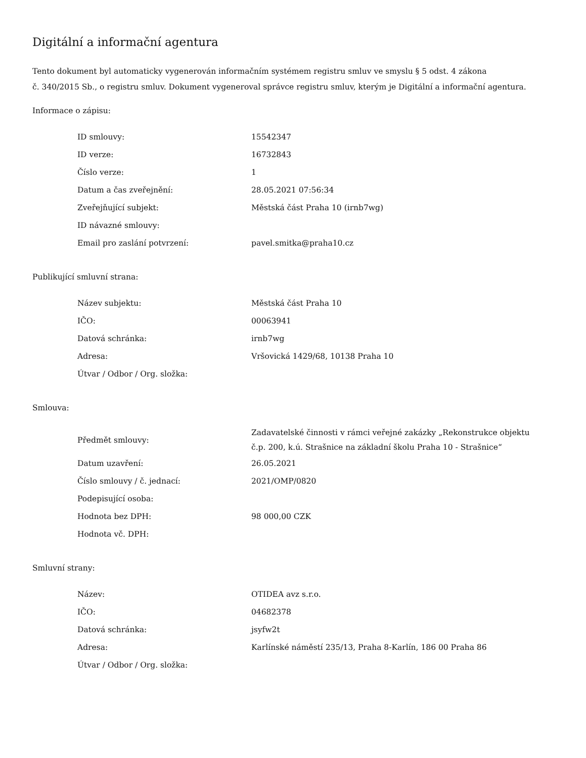Digitální a informační agentura
Tento dokument byl automaticky vygenerován informačním systémem registru smluv ve smyslu § 5 odst. 4 zákona
č. 340/2015 Sb., o registru smluv. Dokument vygeneroval správce registru smluv, kterým je Digitální a informační agentura.
Informace o zápisu:
| ID smlouvy: | 15542347 |
| ID verze: | 16732843 |
| Číslo verze: | 1 |
| Datum a čas zveřejnění: | 28.05.2021 07:56:34 |
| Zveřejňující subjekt: | Městská část Praha 10 (irnb7wg) |
| ID návazné smlouvy: | |
| Email pro zaslání potvrzení: | pavel.smitka@praha10.cz |
Publikující smluvní strana:
| Název subjektu: | Městská část Praha 10 |
| IČO: | 00063941 |
| Datová schránka: | irnb7wg |
| Adresa: | Vršovická 1429/68, 10138 Praha 10 |
| Útvar / Odbor / Org. složka: | |
Smlouva:
| Předmět smlouvy: | Zadavatelské činnosti v rámci veřejné zakázky „Rekonstrukce objektu č.p. 200, k.ú. Strašnice na základní školu Praha 10 - Strašnice“ |
| Datum uzavření: | 26.05.2021 |
| Číslo smlouvy / č. jednací: | 2021/OMP/0820 |
| Podepisující osoba: | |
| Hodnota bez DPH: | 98 000,00 CZK |
| Hodnota vč. DPH: | |
Smluvní strany:
| Název: | OTIDEA avz s.r.o. |
| IČO: | 04682378 |
| Datová schránka: | jsyfw2t |
| Adresa: | Karlínské náměstí 235/13, Praha 8-Karlín, 186 00 Praha 86 |
| Útvar / Odbor / Org. složka: | |